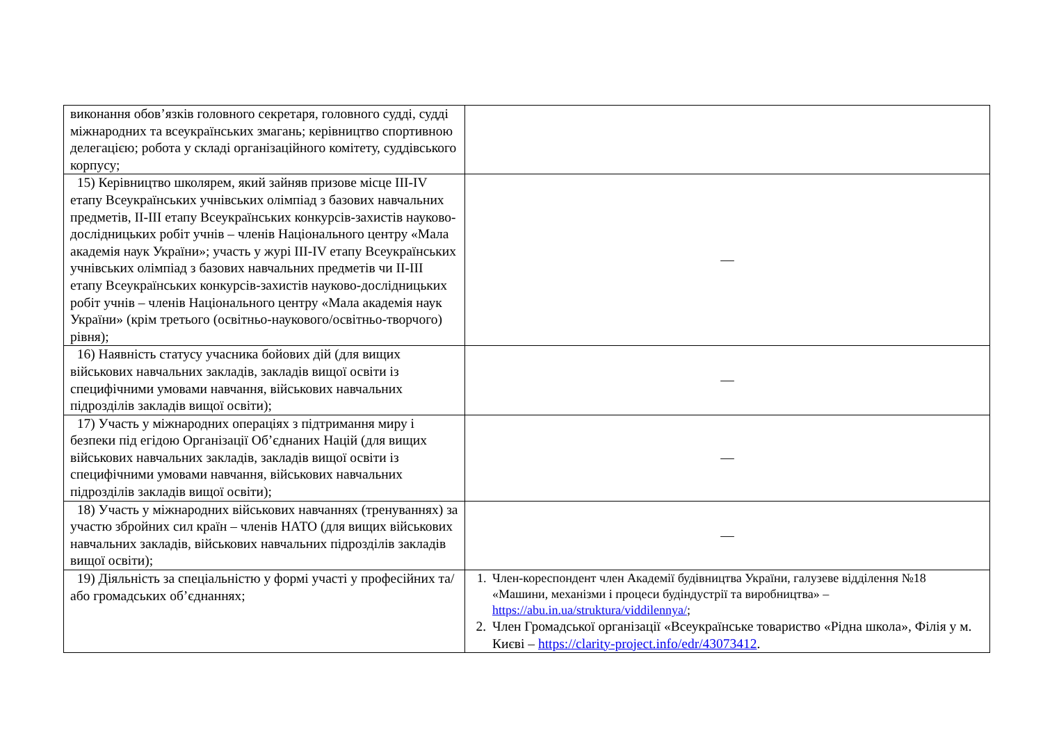| виконання обов’язків головного секретаря, головного судді, судді міжнародних та всеукраїнських змагань; керівництво спортивною делегацією; робота у складі організаційного комітету, суддівського корпусу; | |
| 15) Керівництво школярем, який зайняв призове місце III-IV етапу Всеукраїнських учнівських олімпіад з базових навчальних предметів, II-III етапу Всеукраїнських конкурсів-захистів науково-дослідницьких робіт учнів – членів Національного центру «Мала академія наук України»; участь у журі III-IV етапу Всеукраїнських учнівських олімпіад з базових навчальних предметів чи II-III етапу Всеукраїнських конкурсів-захистів науково-дослідницьких робіт учнів – членів Національного центру «Мала академія наук України» (крім третього (освітньо-наукового/освітньо-творчого) рівня); | — |
| 16) Наявність статусу учасника бойових дій (для вищих військових навчальних закладів, закладів вищої освіти із специфічними умовами навчання, військових навчальних підрозділів закладів вищої освіти); | — |
| 17) Участь у міжнародних операціях з підтримання миру і безпеки під егідою Організації Об’єднаних Націй (для вищих військових навчальних закладів, закладів вищої освіти із специфічними умовами навчання, військових навчальних підрозділів закладів вищої освіти); | — |
| 18) Участь у міжнародних військових навчаннях (тренуваннях) за участю збройних сил країн – членів НАТО (для вищих військових навчальних закладів, військових навчальних підрозділів закладів вищої освіти); | — |
| 19) Діяльність за спеціальністю у формі участі у професійних та/або громадських об’єднаннях; | 1. Член-кореспондент член Академії будівництва України, галузеве відділення №18 «Машини, механізми і процеси будіндустрії та виробництва» – https://abu.in.ua/struktura/viddilennya/ ; 2. Член Громадської організації «Всеукраїнське товариство «Рідна школа», Філія у м. Києві – https://clarity-project.info/edr/43073412 . |